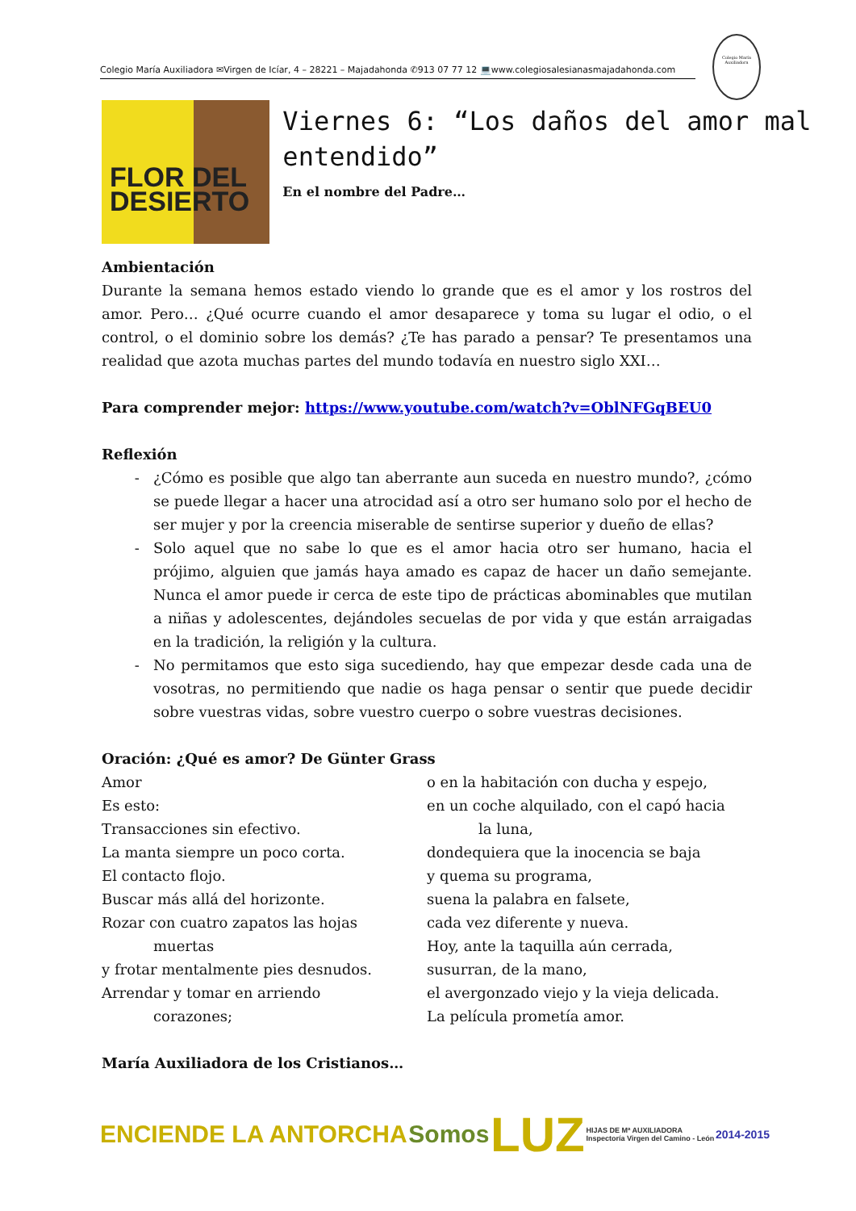Colegio María Auxiliadora ✉Virgen de Icíar, 4 – 28221 – Majadahonda ✆913 07 77 12 💻www.colegiosalesianasmajadahonda.com
Colegio María Auxiliadora
FLOR DEL
DESIERTO
Viernes 6: “Los daños del amor mal entendido”
En el nombre del Padre…
Ambientación
Durante la semana hemos estado viendo lo grande que es el amor y los rostros del amor. Pero… ¿Qué ocurre cuando el amor desaparece y toma su lugar el odio, o el control, o el dominio sobre los demás? ¿Te has parado a pensar? Te presentamos una realidad que azota muchas partes del mundo todavía en nuestro siglo XXI…
Para comprender mejor: https://www.youtube.com/watch?v=OblNFGqBEU0
Reflexión
¿Cómo es posible que algo tan aberrante aun suceda en nuestro mundo?, ¿cómo se puede llegar a hacer una atrocidad así a otro ser humano solo por el hecho de ser mujer y por la creencia miserable de sentirse superior y dueño de ellas?
Solo aquel que no sabe lo que es el amor hacia otro ser humano, hacia el prójimo, alguien que jamás haya amado es capaz de hacer un daño semejante. Nunca el amor puede ir cerca de este tipo de prácticas abominables que mutilan a niñas y adolescentes, dejándoles secuelas de por vida y que están arraigadas en la tradición, la religión y la cultura.
No permitamos que esto siga sucediendo, hay que empezar desde cada una de vosotras, no permitiendo que nadie os haga pensar o sentir que puede decidir sobre vuestras vidas, sobre vuestro cuerpo o sobre vuestras decisiones.
Oración: ¿Qué es amor? De Günter Grass
Amor
Es esto:
Transacciones sin efectivo.
La manta siempre un poco corta.
El contacto flojo.
Buscar más allá del horizonte.
Rozar con cuatro zapatos las hojas
muertas
y frotar mentalmente pies desnudos.
Arrendar y tomar en arriendo
corazones;
o en la habitación con ducha y espejo,
en un coche alquilado, con el capó hacia
la luna,
dondequiera que la inocencia se baja
y quema su programa,
suena la palabra en falsete,
cada vez diferente y nueva.
Hoy, ante la taquilla aún cerrada,
susurran, de la mano,
el avergonzado viejo y la vieja delicada.
La película prometía amor.
María Auxiliadora de los Cristianos…
ENCIENDE LA ANTORCHA Somos LUZ HIJAS DE Mª AUXILIADORA
Inspectoría Virgen del Camino - León 2014-2015